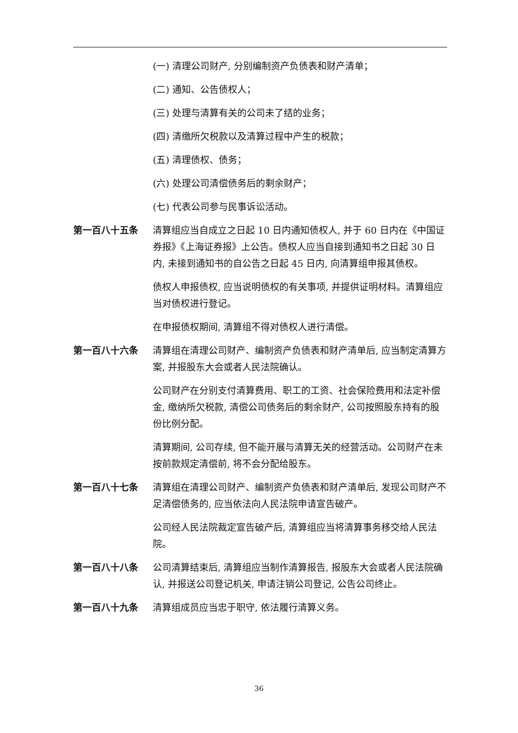(一) 清理公司财产, 分别编制资产负债表和财产清单；
(二) 通知、公告债权人；
(三) 处理与清算有关的公司未了结的业务；
(四) 清缴所欠税款以及清算过程中产生的税款；
(五) 清理债权、债务；
(六) 处理公司清偿债务后的剩余财产；
(七) 代表公司参与民事诉讼活动。
第一百八十五条 清算组应当自成立之日起 10 日内通知债权人, 并于 60 日内在《中国证券报》《上海证券报》上公告。债权人应当自接到通知书之日起 30 日内, 未接到通知书的自公告之日起 45 日内, 向清算组申报其债权。
债权人申报债权, 应当说明债权的有关事项, 并提供证明材料。清算组应当对债权进行登记。
在申报债权期间, 清算组不得对债权人进行清偿。
第一百八十六条 清算组在清理公司财产、编制资产负债表和财产清单后, 应当制定清算方案, 并报股东大会或者人民法院确认。
公司财产在分别支付清算费用、职工的工资、社会保险费用和法定补偿金, 缴纳所欠税款, 清偿公司债务后的剩余财产, 公司按照股东持有的股份比例分配。
清算期间, 公司存续, 但不能开展与清算无关的经营活动。公司财产在未按前款规定清偿前, 将不会分配给股东。
第一百八十七条 清算组在清理公司财产、编制资产负债表和财产清单后, 发现公司财产不足清偿债务的, 应当依法向人民法院申请宣告破产。
公司经人民法院裁定宣告破产后, 清算组应当将清算事务移交给人民法院。
第一百八十八条 公司清算结束后, 清算组应当制作清算报告, 报股东大会或者人民法院确认, 并报送公司登记机关, 申请注销公司登记, 公告公司终止。
第一百八十九条 清算组成员应当忠于职守, 依法履行清算义务。
36